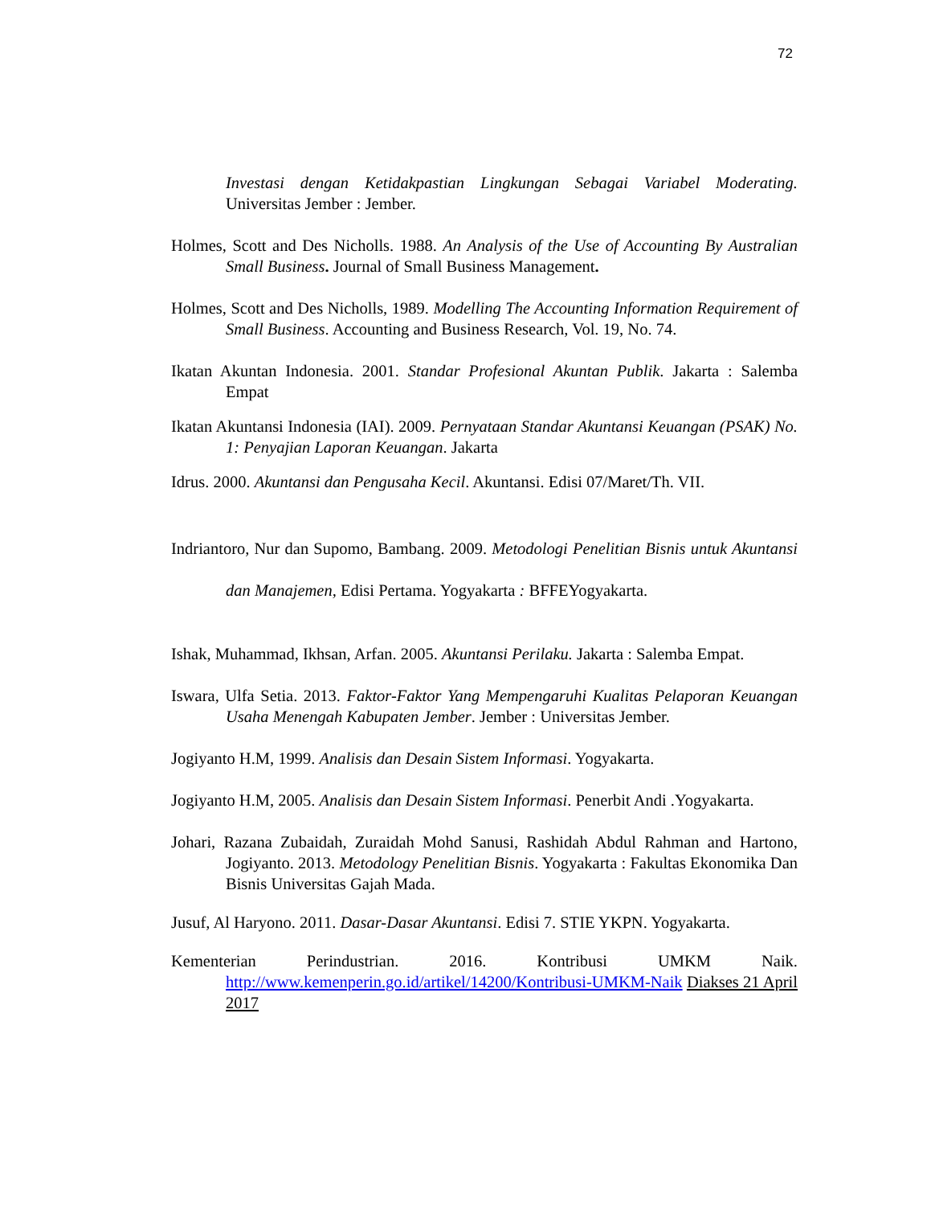72
Investasi dengan Ketidakpastian Lingkungan Sebagai Variabel Moderating. Universitas Jember : Jember.
Holmes, Scott and Des Nicholls. 1988. An Analysis of the Use of Accounting By Australian Small Business. Journal of Small Business Management.
Holmes, Scott and Des Nicholls, 1989. Modelling The Accounting Information Requirement of Small Business. Accounting and Business Research, Vol. 19, No. 74.
Ikatan Akuntan Indonesia. 2001. Standar Profesional Akuntan Publik. Jakarta : Salemba Empat
Ikatan Akuntansi Indonesia (IAI). 2009. Pernyataan Standar Akuntansi Keuangan (PSAK) No. 1: Penyajian Laporan Keuangan. Jakarta
Idrus. 2000. Akuntansi dan Pengusaha Kecil. Akuntansi. Edisi 07/Maret/Th. VII.
Indriantoro, Nur dan Supomo, Bambang. 2009. Metodologi Penelitian Bisnis untuk Akuntansi dan Manajemen, Edisi Pertama. Yogyakarta : BFFEYogyakarta.
Ishak, Muhammad, Ikhsan, Arfan. 2005. Akuntansi Perilaku. Jakarta : Salemba Empat.
Iswara, Ulfa Setia. 2013. Faktor-Faktor Yang Mempengaruhi Kualitas Pelaporan Keuangan Usaha Menengah Kabupaten Jember. Jember : Universitas Jember.
Jogiyanto H.M, 1999. Analisis dan Desain Sistem Informasi. Yogyakarta.
Jogiyanto H.M, 2005. Analisis dan Desain Sistem Informasi. Penerbit Andi .Yogyakarta.
Johari, Razana Zubaidah, Zuraidah Mohd Sanusi, Rashidah Abdul Rahman and Hartono, Jogiyanto. 2013. Metodology Penelitian Bisnis. Yogyakarta : Fakultas Ekonomika Dan Bisnis Universitas Gajah Mada.
Jusuf, Al Haryono. 2011. Dasar-Dasar Akuntansi. Edisi 7. STIE YKPN. Yogyakarta.
Kementerian Perindustrian. 2016. Kontribusi UMKM Naik.
http://www.kemenperin.go.id/artikel/14200/Kontribusi-UMKM-Naik Diakses 21 April 2017